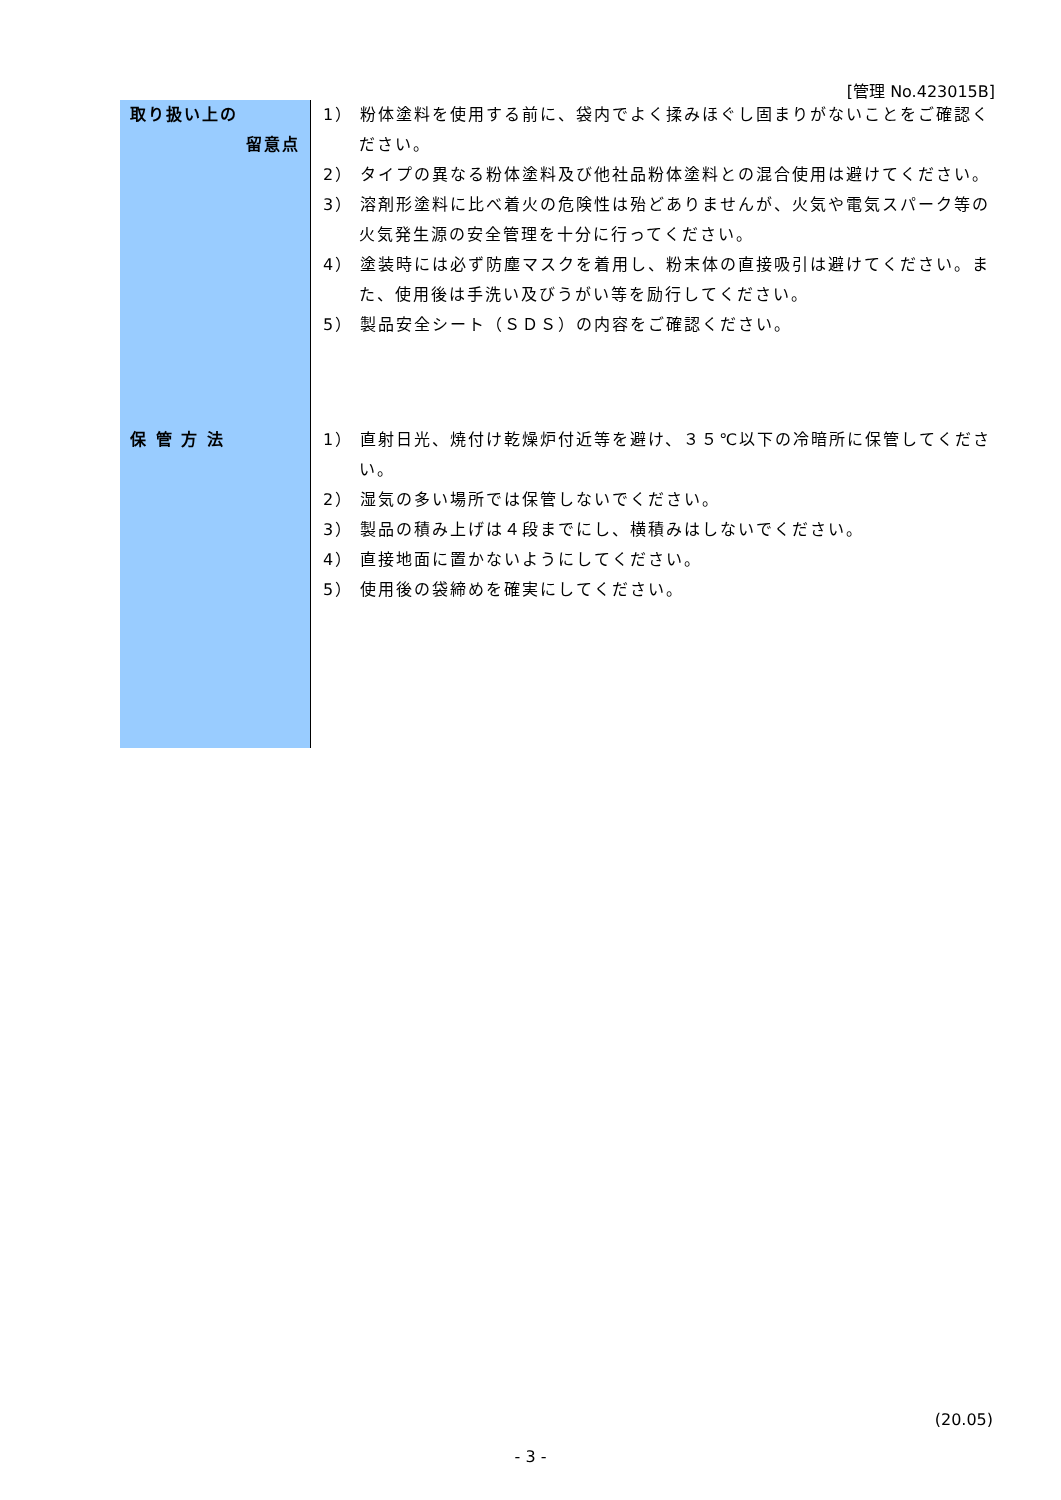[管理 No.423015B]
| 取り扱い上の 留意点 | 1） 粉体塗料を使用する前に、袋内でよく揉みほぐし固まりがないことをご確認ください。 2） タイプの異なる粉体塗料及び他社品粉体塗料との混合使用は避けてください。 3） 溶剤形塗料に比べ着火の危険性は殆どありませんが、火気や電気スパーク等の火気発生源の安全管理を十分に行ってください。 4） 塗装時には必ず防塵マスクを着用し、粉末体の直接吸引は避けてください。また、使用後は手洗い及びうがい等を励行してください。 5） 製品安全シート（ＳＤＳ）の内容をご確認ください。 |
| 保 管 方 法 | 1） 直射日光、焼付け乾燥炉付近等を避け、３５℃以下の冷暗所に保管してください。 2） 湿気の多い場所では保管しないでください。 3） 製品の積み上げは４段までにし、横積みはしないでください。 4） 直接地面に置かないようにしてください。 5） 使用後の袋締めを確実にしてください。 |
(20.05)
- 3 -